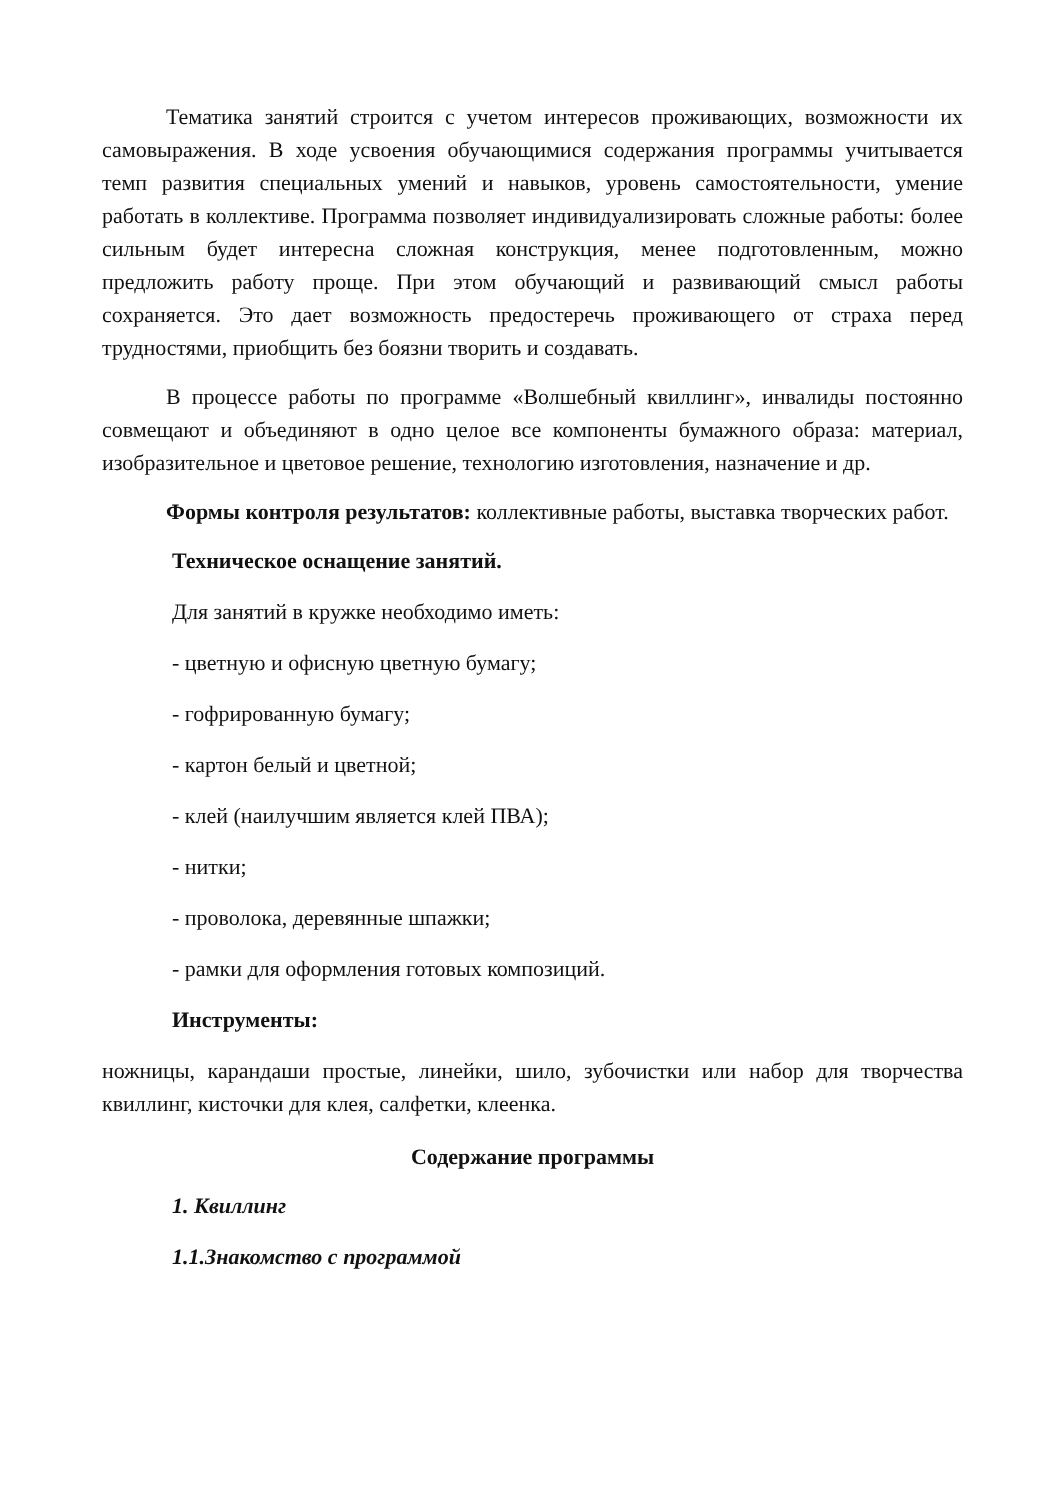Тематика занятий строится с учетом интересов проживающих, возможности их самовыражения. В ходе усвоения обучающимися содержания программы учитывается темп развития специальных умений и навыков, уровень самостоятельности, умение работать в коллективе. Программа позволяет индивидуализировать сложные работы: более сильным будет интересна сложная конструкция, менее подготовленным, можно предложить работу проще. При этом обучающий и развивающий смысл работы сохраняется. Это дает возможность предостеречь проживающего от страха перед трудностями, приобщить без боязни творить и создавать.
В процессе работы по программе «Волшебный квиллинг», инвалиды постоянно совмещают и объединяют в одно целое все компоненты бумажного образа: материал, изобразительное и цветовое решение, технологию изготовления, назначение и др.
Формы контроля результатов: коллективные работы, выставка творческих работ.
Техническое оснащение занятий.
Для занятий в кружке необходимо иметь:
- цветную и офисную цветную бумагу;
- гофрированную бумагу;
- картон белый и цветной;
- клей (наилучшим является клей ПВА);
- нитки;
- проволока, деревянные шпажки;
- рамки для оформления готовых композиций.
Инструменты:
ножницы, карандаши простые, линейки, шило, зубочистки или набор для творчества квиллинг, кисточки для клея, салфетки, клеенка.
Содержание программы
1. Квиллинг
1.1.Знакомство с программой